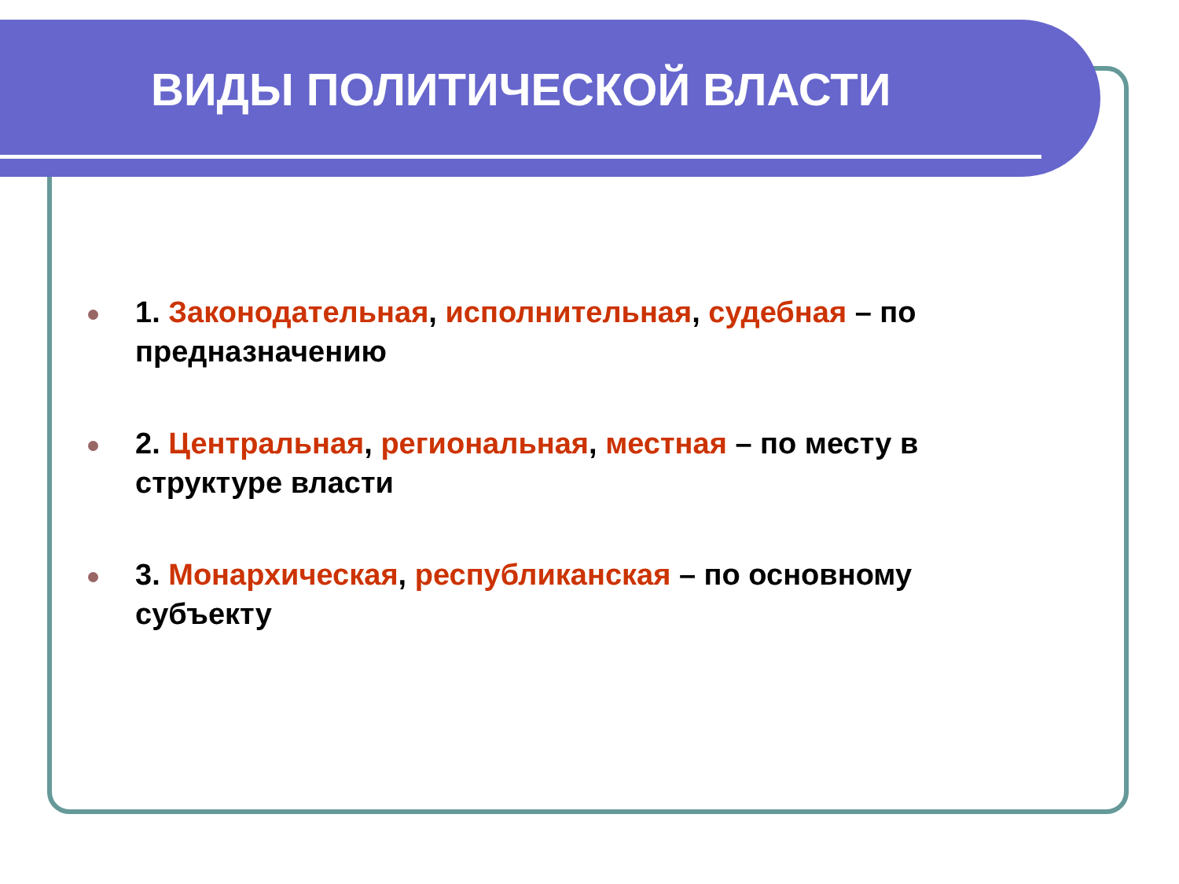ВИДЫ ПОЛИТИЧЕСКОЙ ВЛАСТИ
1. Законодательная, исполнительная, судебная – по предназначению
2. Центральная, региональная, местная – по месту в структуре власти
3. Монархическая, республиканская – по основному субъекту